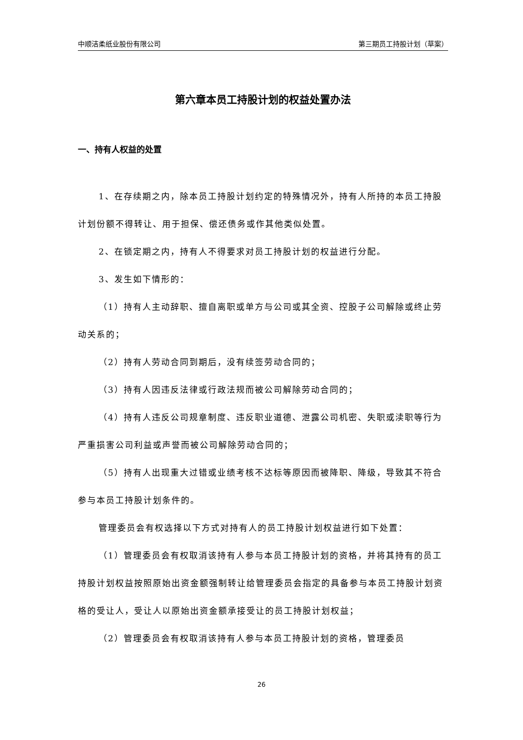中顺洁柔纸业股份有限公司 第三期员工持股计划（草案）
第六章本员工持股计划的权益处置办法
一、持有人权益的处置
1、在存续期之内，除本员工持股计划约定的特殊情况外，持有人所持的本员工持股计划份额不得转让、用于担保、偿还债务或作其他类似处置。
2、在锁定期之内，持有人不得要求对员工持股计划的权益进行分配。
3、发生如下情形的：
（1）持有人主动辞职、擅自离职或单方与公司或其全资、控股子公司解除或终止劳动关系的；
（2）持有人劳动合同到期后，没有续签劳动合同的；
（3）持有人因违反法律或行政法规而被公司解除劳动合同的；
（4）持有人违反公司规章制度、违反职业道德、泄露公司机密、失职或渎职等行为严重损害公司利益或声誉而被公司解除劳动合同的；
（5）持有人出现重大过错或业绩考核不达标等原因而被降职、降级，导致其不符合参与本员工持股计划条件的。
管理委员会有权选择以下方式对持有人的员工持股计划权益进行如下处置：
（1）管理委员会有权取消该持有人参与本员工持股计划的资格，并将其持有的员工持股计划权益按照原始出资金额强制转让给管理委员会指定的具备参与本员工持股计划资格的受让人，受让人以原始出资金额承接受让的员工持股计划权益；
（2）管理委员会有权取消该持有人参与本员工持股计划的资格，管理委员
26